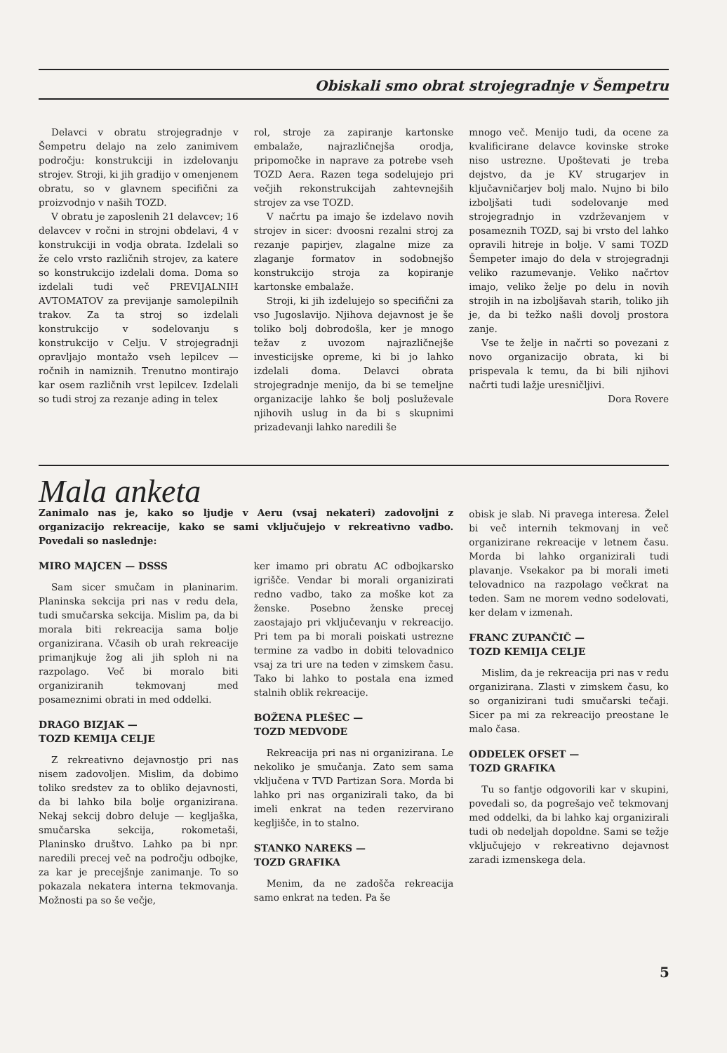Obiskali smo obrat strojegradnje v Šempetru
Delavci v obratu strojegradnje v Šempetru delajo na zelo zanimivem področju: konstrukciji in izdelovanju strojev. Stroji, ki jih gradijo v omenjenem obratu, so v glavnem specifični za proizvodnjo v naših TOZD.
V obratu je zaposlenih 21 delavcev; 16 delavcev v ročni in strojni obdelavi, 4 v konstrukciji in vodja obrata. Izdelali so že celo vrsto različnih strojev, za katere so konstrukcijo izdelali doma. Doma so izdelali tudi več PREVIJALNIH AVTOMATOV za previjanje samolepilnih trakov. Za ta stroj so izdelali konstrukcijo v sodelovanju s konstrukcijo v Celju. V strojegradnji opravljajo montažo vseh lepilcev — ročnih in namiznih. Trenutno montirajo kar osem različnih vrst lepilcev. Izdelali so tudi stroj za rezanje ading in telex
rol, stroje za zapiranje kartonske embalaže, najrazličnejša orodja, pripomočke in naprave za potrebe vseh TOZD Aera. Razen tega sodelujejo pri večjih rekonstrukcijah zahtevnejših strojev za vse TOZD.
V načrtu pa imajo še izdelavo novih strojev in sicer: dvoosni rezalni stroj za rezanje papirjev, zlagalne mize za zlaganje formatov in sodobnejšo konstrukcijo stroja za kopiranje kartonske embalaže.
Stroji, ki jih izdelujejo so specifični za vso Jugoslavijo. Njihova dejavnost je še toliko bolj dobrodošla, ker je mnogo težav z uvozom najrazličnejše investicijske opreme, ki bi jo lahko izdelali doma. Delavci obrata strojegradnje menijo, da bi se temeljne organizacije lahko še bolj posluževale njihovih uslug in da bi s skupnimi prizadevanji lahko naredili še
mnogo več. Menijo tudi, da ocene za kvalificirane delavce kovinske stroke niso ustrezne. Upoštevati je treba dejstvo, da je KV strugarjev in ključavničarjev bolj malo. Nujno bi bilo izboljšati tudi sodelovanje med strojegradnjo in vzdrževanjem v posameznih TOZD, saj bi vrsto del lahko opravili hitreje in bolje. V sami TOZD Šempeter imajo do dela v strojegradnji veliko razumevanje. Veliko načrtov imajo, veliko želje po delu in novih strojih in na izboljšavah starih, toliko jih je, da bi težko našli dovolj prostora zanje.
Vse te želje in načrti so povezani z novo organizacijo obrata, ki bi prispevala k temu, da bi bili njihovi načrti tudi lažje uresničljivi.
Dora Rovere
Mala anketa
Zanimalo nas je, kako so ljudje v Aeru (vsaj nekateri) zadovoljni z organizacijo rekreacije, kako se sami vključujejo v rekreativno vadbo. Povedali so naslednje:
MIRO MAJCEN — DSSS
Sam sicer smučam in planinarim. Planinska sekcija pri nas v redu dela, tudi smučarska sekcija. Mislim pa, da bi morala biti rekreacija sama bolje organizirana. Včasih ob urah rekreacije primanjkuje žog ali jih sploh ni na razpolago. Več bi moralo biti organiziranih tekmovanj med posameznimi obrati in med oddelki.
DRAGO BIZJAK —
TOZD KEMIJA CELJE
Z rekreativno dejavnostjo pri nas nisem zadovoljen. Mislim, da dobimo toliko sredstev za to obliko dejavnosti, da bi lahko bila bolje organizirana. Nekaj sekcij dobro deluje — kegljaška, smučarska sekcija, rokometaši, Planinsko društvo. Lahko pa bi npr. naredili precej več na področju odbojke, za kar je precejšnje zanimanje. To so pokazala nekatera interna tekmovanja. Možnosti pa so še večje,
ker imamo pri obratu AC odbojkarsko igrišče. Vendar bi morali organizirati redno vadbo, tako za moške kot za ženske. Posebno ženske precej zaostajajo pri vključevanju v rekreacijo. Pri tem pa bi morali poiskati ustrezne termine za vadbo in dobiti telovadnico vsaj za tri ure na teden v zimskem času. Tako bi lahko to postala ena izmed stalnih oblik rekreacije.
BOŽENA PLEŠEC —
TOZD MEDVODE
Rekreacija pri nas ni organizirana. Le nekoliko je smučanja. Zato sem sama vključena v TVD Partizan Sora. Morda bi lahko pri nas organizirali tako, da bi imeli enkrat na teden rezervirano kegljišče, in to stalno.
STANKO NAREKS —
TOZD GRAFIKA
Menim, da ne zadošča rekreacija samo enkrat na teden. Pa še
obisk je slab. Ni pravega interesa. Želel bi več internih tekmovanj in več organizirane rekreacije v letnem času. Morda bi lahko organizirali tudi plavanje. Vsekakor pa bi morali imeti telovadnico na razpolago večkrat na teden. Sam ne morem vedno sodelovati, ker delam v izmenah.
FRANC ZUPANČIČ —
TOZD KEMIJA CELJE
Mislim, da je rekreacija pri nas v redu organizirana. Zlasti v zimskem času, ko so organizirani tudi smučarski tečaji. Sicer pa mi za rekreacijo preostane le malo časa.
ODDELEK OFSET —
TOZD GRAFIKA
Tu so fantje odgovorili kar v skupini, povedali so, da pogrešajo več tekmovanj med oddelki, da bi lahko kaj organizirali tudi ob nedeljah dopoldne. Sami se težje vključujejo v rekreativno dejavnost zaradi izmenskega dela.
5